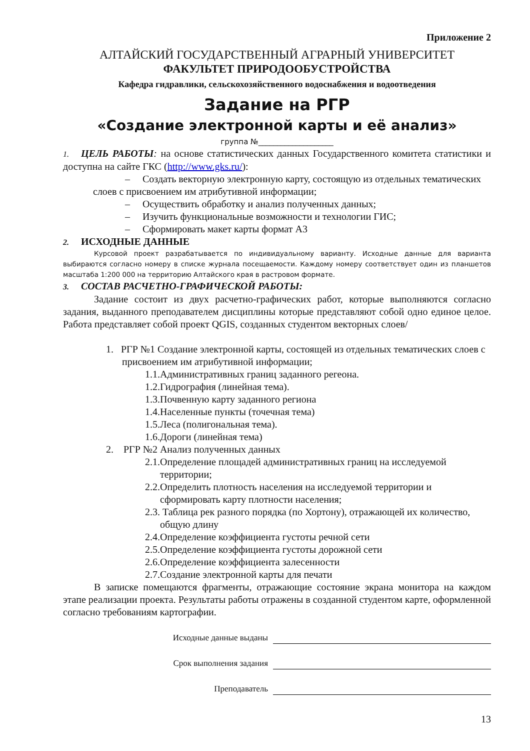Приложение 2
АЛТАЙСКИЙ ГОСУДАРСТВЕННЫЙ АГРАРНЫЙ УНИВЕРСИТЕТ
ФАКУЛЬТЕТ ПРИРОДООБУСТРОЙСТВА
Кафедра гидравлики, сельскохозяйственного водоснабжения и водоотведения
Задание на РГР
«Создание электронной карты и её анализ»
группа №____________________
1. ЦЕЛЬ РАБОТЫ: на основе статистических данных Государственного комитета статистики и доступна на сайте ГКС (http://www.gks.ru/):
– Создать векторную электронную карту, состоящую из отдельных тематических слоев с присвоением им атрибутивной информации;
– Осуществить обработку и анализ полученных данных;
– Изучить функциональные возможности и технологии ГИС;
– Сформировать макет карты формат А3
2. ИСХОДНЫЕ ДАННЫЕ
Курсовой проект разрабатывается по индивидуальному варианту. Исходные данные для варианта выбираются согласно номеру в списке журнала посещаемости. Каждому номеру соответствует один из планшетов масштаба 1:200 000 на территорию Алтайского края в растровом формате.
3. СОСТАВ РАСЧЕТНО-ГРАФИЧЕСКОЙ РАБОТЫ:
Задание состоит из двух расчетно-графических работ, которые выполняются согласно задания, выданного преподавателем дисциплины которые представляют собой одно единое целое. Работа представляет собой проект QGIS, созданных студентом векторных слоев/
1. РГР №1 Создание электронной карты, состоящей из отдельных тематических слоев с присвоением им атрибутивной информации;
1.1.Административных границ заданного регеона.
1.2.Гидрография (линейная тема).
1.3.Почвенную карту заданного региона
1.4.Населенные пункты (точечная тема)
1.5.Леса (полигональная тема).
1.6.Дороги (линейная тема)
2. РГР №2 Анализ полученных данных
2.1.Определение площадей административных границ на исследуемой территории;
2.2.Определить плотность населения на исследуемой территории и сформировать карту плотности населения;
2.3. Таблица рек разного порядка (по Хортону), отражающей их количество, общую длину
2.4.Определение коэффициента густоты речной сети
2.5.Определение коэффициента густоты дорожной сети
2.6.Определение коэффициента залесенности
2.7.Создание электронной карты для печати
В записке помещаются фрагменты, отражающие состояние экрана монитора на каждом этапе реализации проекта. Результаты работы отражены в созданной студентом карте, оформленной согласно требованиям картографии.
Исходные данные выданы
Срок выполнения задания
Преподаватель
13